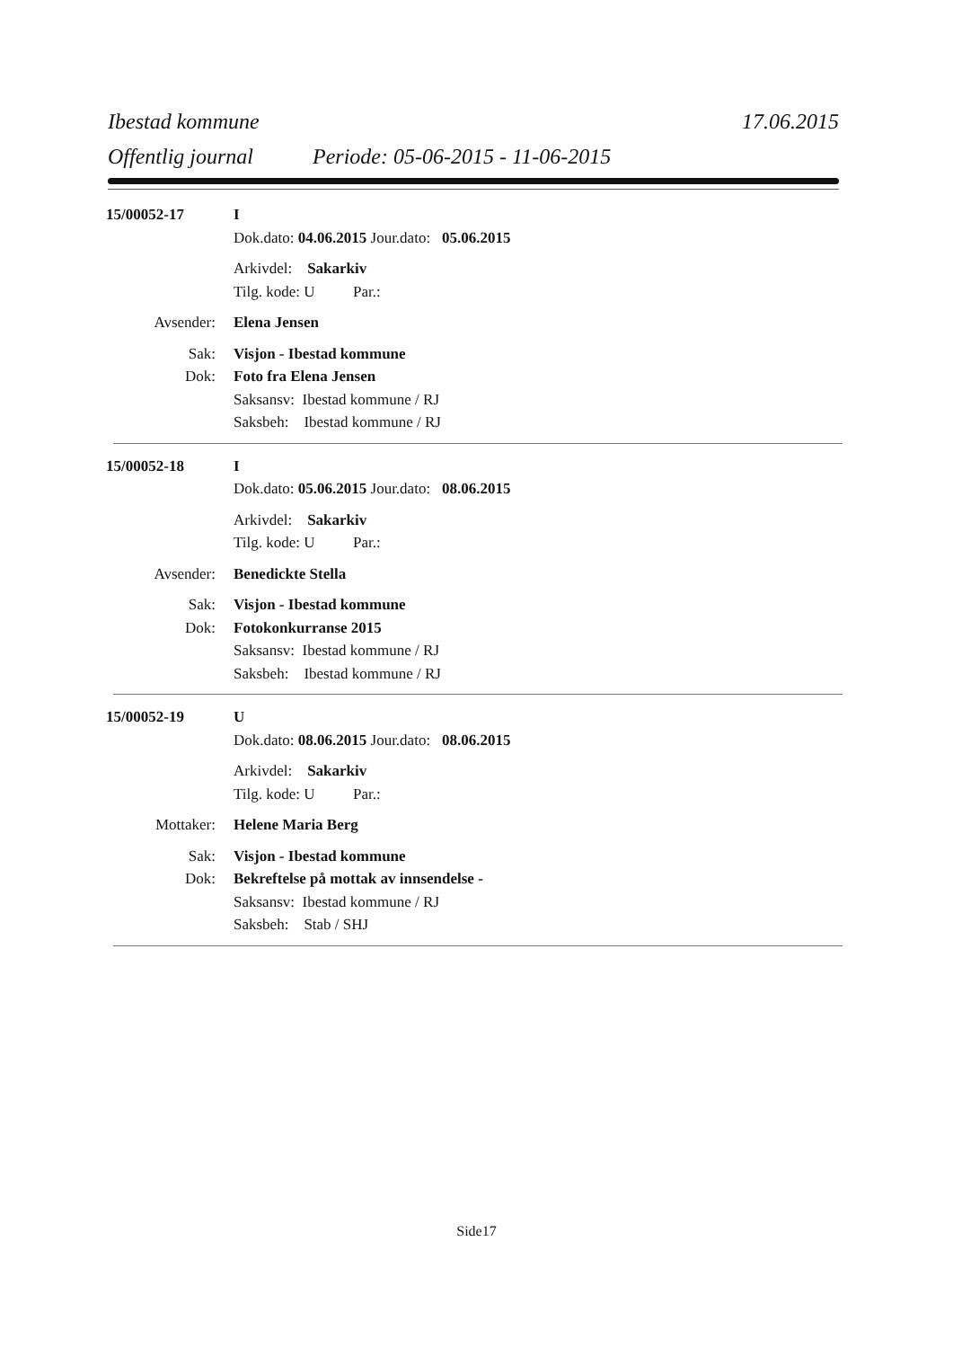Ibestad kommune 17.06.2015
Offentlig journal Periode: 05-06-2015 - 11-06-2015
15/00052-17
I
Dok.dato: 04.06.2015 Jour.dato: 05.06.2015
Arkivdel: Sakarkiv
Tilg. kode: U Par.:
Avsender:
Elena Jensen
Sak:
Visjon - Ibestad kommune
Dok:
Foto fra Elena Jensen
Saksansv: Ibestad kommune / RJ
Saksbeh: Ibestad kommune / RJ
15/00052-18
I
Dok.dato: 05.06.2015 Jour.dato: 08.06.2015
Arkivdel: Sakarkiv
Tilg. kode: U Par.:
Avsender:
Benedickte Stella
Sak:
Visjon - Ibestad kommune
Dok:
Fotokonkurranse 2015
Saksansv: Ibestad kommune / RJ
Saksbeh: Ibestad kommune / RJ
15/00052-19
U
Dok.dato: 08.06.2015 Jour.dato: 08.06.2015
Arkivdel: Sakarkiv
Tilg. kode: U Par.:
Mottaker:
Helene Maria Berg
Sak:
Visjon - Ibestad kommune
Dok:
Bekreftelse på mottak av innsendelse -
Saksansv: Ibestad kommune / RJ
Saksbeh: Stab / SHJ
Side17